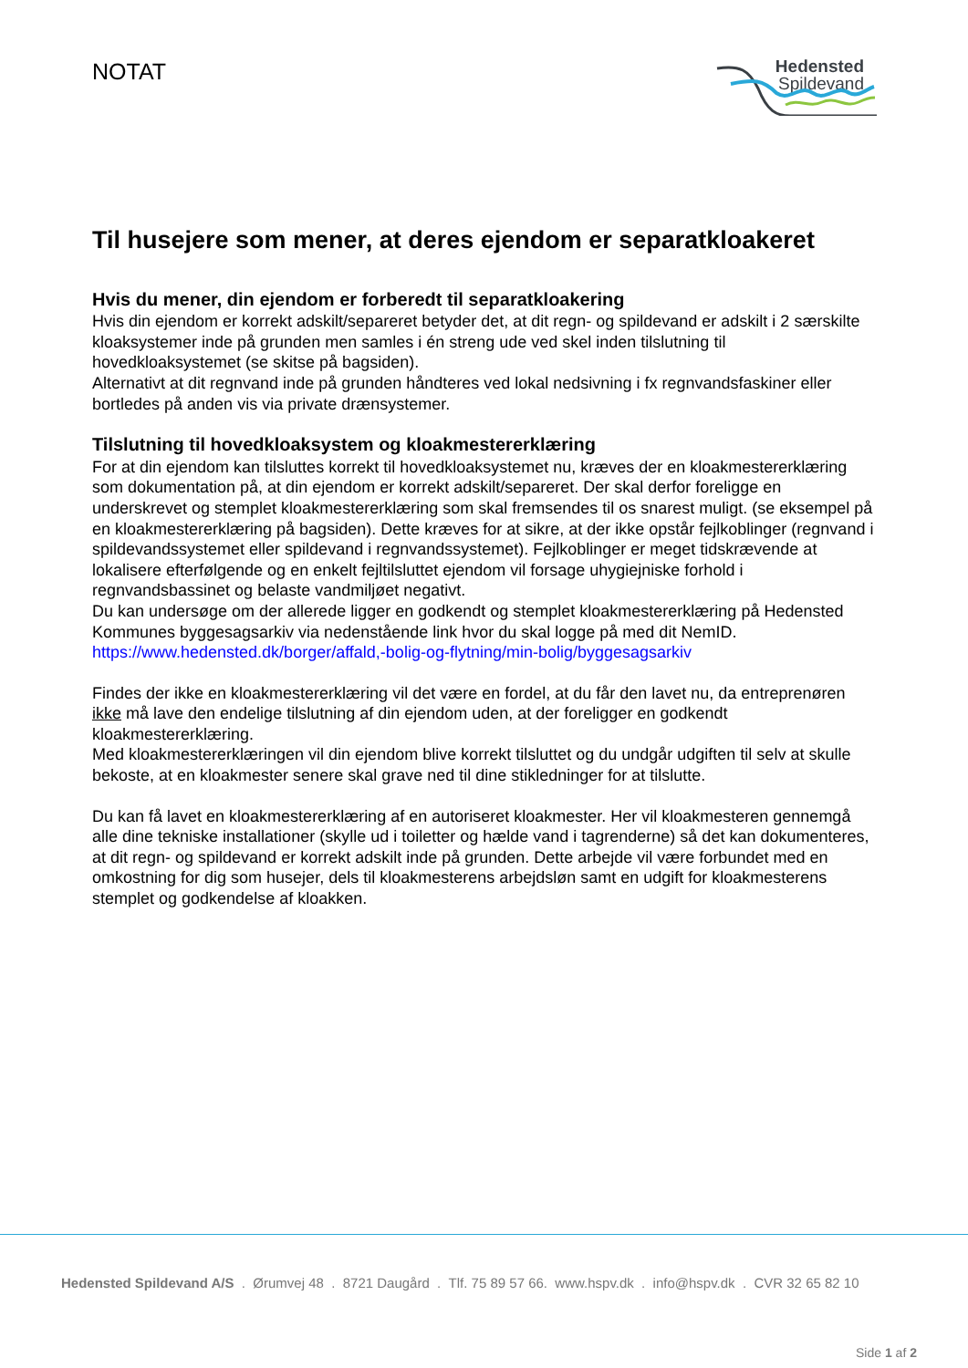NOTAT
Hedensted
Spildevand
Til husejere som mener, at deres ejendom er separatkloakeret
Hvis du mener, din ejendom er forberedt til separatkloakering
Hvis din ejendom er korrekt adskilt/separeret betyder det, at dit regn- og spildevand er adskilt i 2 særskilte kloaksystemer inde på grunden men samles i én streng ude ved skel inden tilslutning til hovedkloaksystemet (se skitse på bagsiden).
Alternativt at dit regnvand inde på grunden håndteres ved lokal nedsivning i fx regnvandsfaskiner eller bortledes på anden vis via private drænsystemer.
Tilslutning til hovedkloaksystem og kloakmestererklæring
For at din ejendom kan tilsluttes korrekt til hovedkloaksystemet nu, kræves der en kloakmestererklæring som dokumentation på, at din ejendom er korrekt adskilt/separeret. Der skal derfor foreligge en underskrevet og stemplet kloakmestererklæring som skal fremsendes til os snarest muligt. (se eksempel på en kloakmestererklæring på bagsiden). Dette kræves for at sikre, at der ikke opstår fejlkoblinger (regnvand i spildevandssystemet eller spildevand i regnvandssystemet). Fejlkoblinger er meget tidskrævende at lokalisere efterfølgende og en enkelt fejltilsluttet ejendom vil forsage uhygiejniske forhold i regnvandsbassinet og belaste vandmiljøet negativt.
Du kan undersøge om der allerede ligger en godkendt og stemplet kloakmestererklæring på Hedensted Kommunes byggesagsarkiv via nedenstående link hvor du skal logge på med dit NemID.
https://www.hedensted.dk/borger/affald,-bolig-og-flytning/min-bolig/byggesagsarkiv
Findes der ikke en kloakmestererklæring vil det være en fordel, at du får den lavet nu, da entreprenøren ikke må lave den endelige tilslutning af din ejendom uden, at der foreligger en godkendt kloakmestererklæring.
Med kloakmestererklæringen vil din ejendom blive korrekt tilsluttet og du undgår udgiften til selv at skulle bekoste, at en kloakmester senere skal grave ned til dine stikledninger for at tilslutte.
Du kan få lavet en kloakmestererklæring af en autoriseret kloakmester. Her vil kloakmesteren gennemgå alle dine tekniske installationer (skylle ud i toiletter og hælde vand i tagrenderne) så det kan dokumenteres, at dit regn- og spildevand er korrekt adskilt inde på grunden. Dette arbejde vil være forbundet med en omkostning for dig som husejer, dels til kloakmesterens arbejdsløn samt en udgift for kloakmesterens stemplet og godkendelse af kloakken.
Hedensted Spildevand A/S . Ørumvej 48 . 8721 Daugård . Tlf. 75 89 57 66. www.hspv.dk . info@hspv.dk . CVR 32 65 82 10
Side 1 af 2